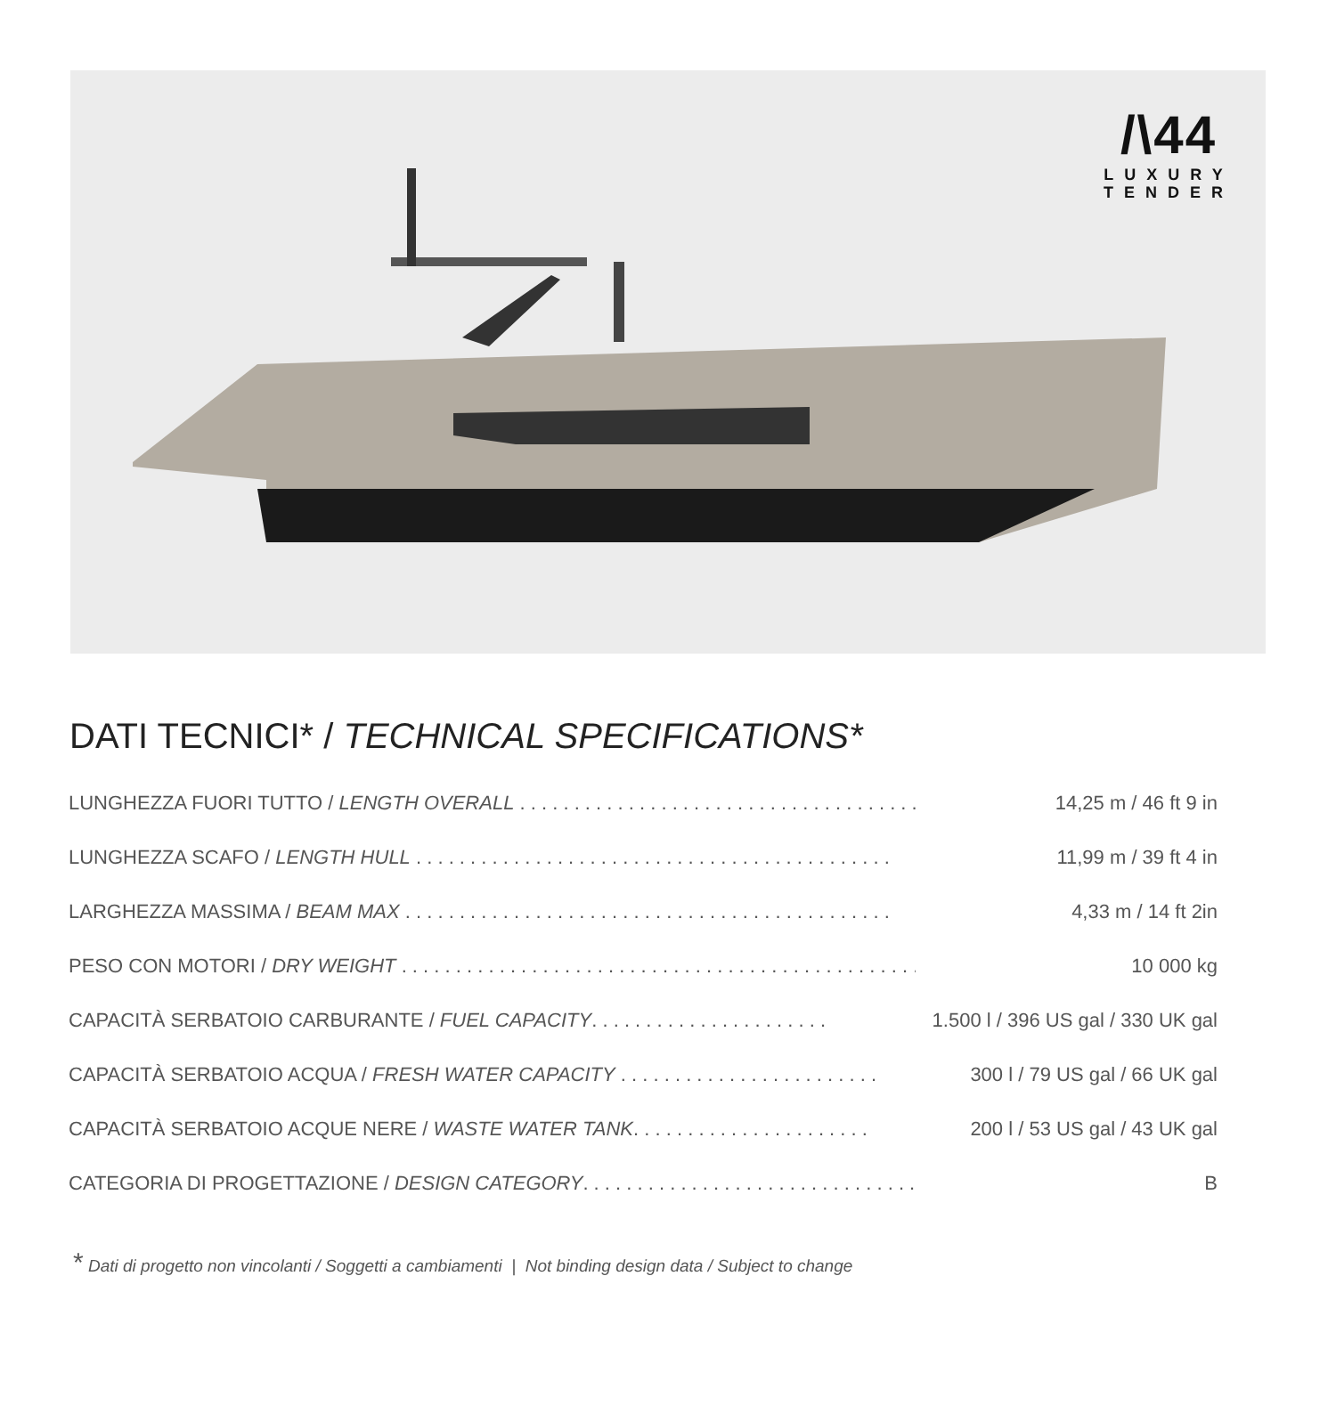/\44
LUXURY
TENDER
DATI TECNICI* / TECHNICAL SPECIFICATIONS*
| LUNGHEZZA FUORI TUTTO / LENGTH OVERALL . . . . . . . . . . . . . . . . . . . . . . . . . . . . . . . . . . . . . | 14,25 m / 46 ft 9 in |
| LUNGHEZZA SCAFO / LENGTH HULL . . . . . . . . . . . . . . . . . . . . . . . . . . . . . . . . . . . . . . . . . . . . | 11,99 m / 39 ft 4 in |
| LARGHEZZA MASSIMA / BEAM MAX . . . . . . . . . . . . . . . . . . . . . . . . . . . . . . . . . . . . . . . . . . . . . | 4,33 m / 14 ft 2in |
| PESO CON MOTORI / DRY WEIGHT . . . . . . . . . . . . . . . . . . . . . . . . . . . . . . . . . . . . . . . . . . . . . . . . . . . . | 10 000 kg |
| CAPACITÀ SERBATOIO CARBURANTE / FUEL CAPACITY . . . . . . . . . . . . . . . . . . . . . . | 1.500 l / 396 US gal / 330 UK gal |
| CAPACITÀ SERBATOIO ACQUA / FRESH WATER CAPACITY . . . . . . . . . . . . . . . . . . . . . . . . | 300 l / 79 US gal / 66 UK gal |
| CAPACITÀ SERBATOIO ACQUE NERE / WASTE WATER TANK . . . . . . . . . . . . . . . . . . . . . . | 200 l / 53 US gal / 43 UK gal |
| CATEGORIA DI PROGETTAZIONE / DESIGN CATEGORY . . . . . . . . . . . . . . . . . . . . . . . . . . . . . . . . . . . . . . . . | B |
* Dati di progetto non vincolanti / Soggetti a cambiamenti | Not binding design data / Subject to change